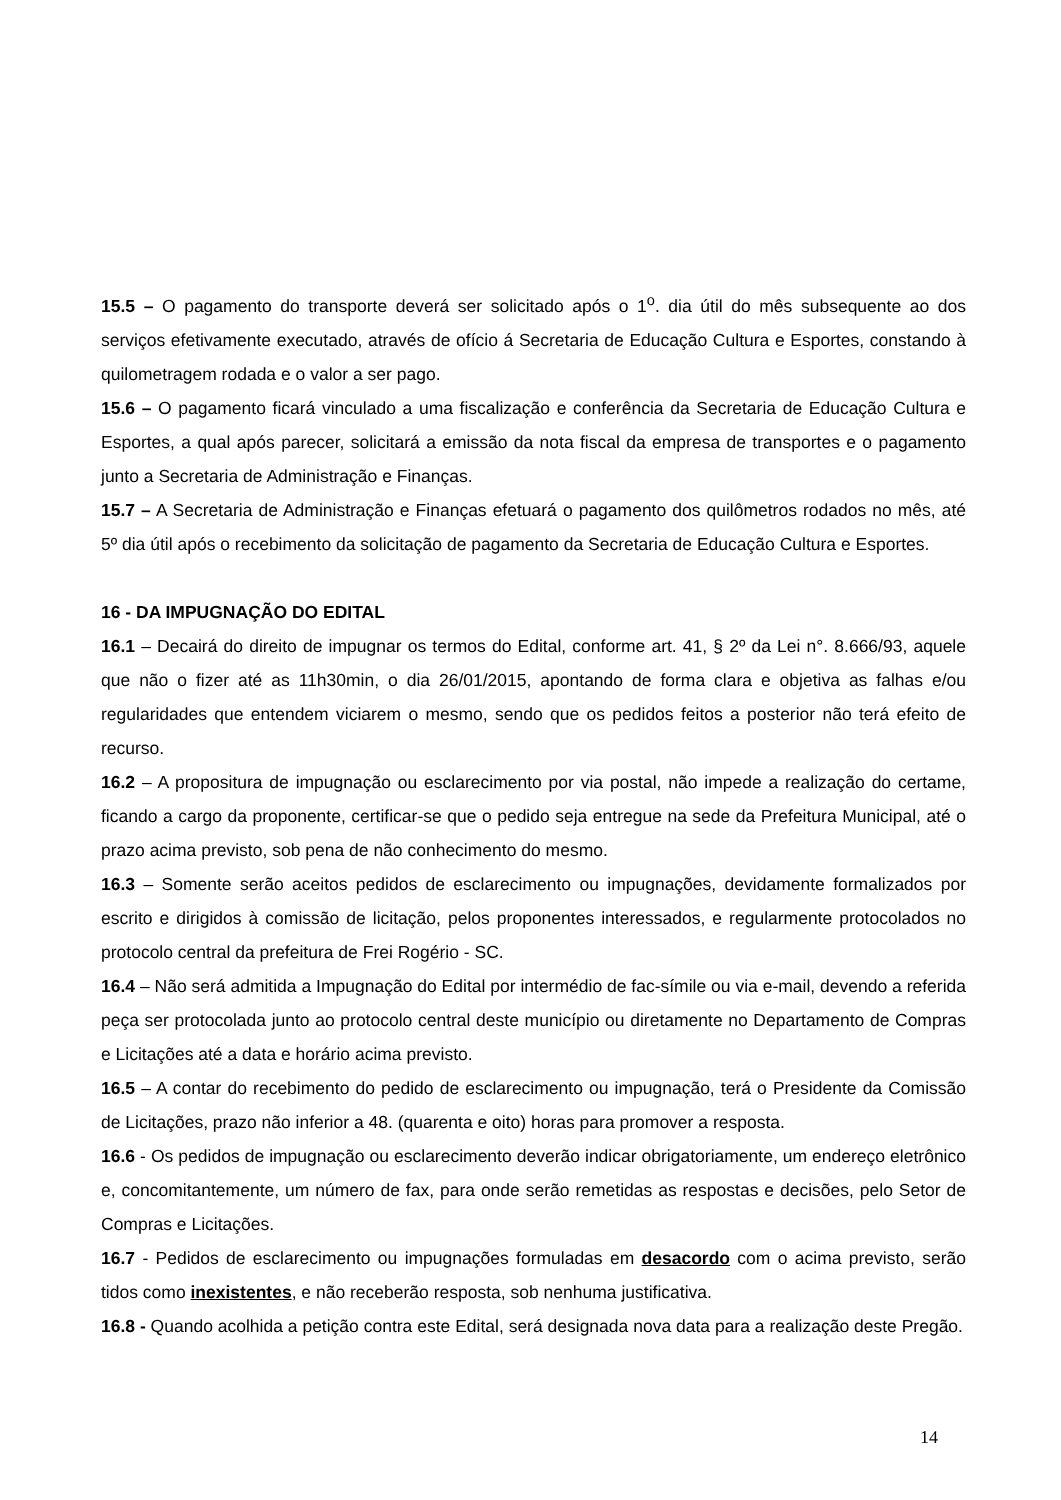15.5 – O pagamento do transporte deverá ser solicitado após o 1<sup>o</sup>. dia útil do mês subsequente ao dos serviços efetivamente executado, através de ofício á Secretaria de Educação Cultura e Esportes, constando à quilometragem rodada e o valor a ser pago.
15.6 – O pagamento ficará vinculado a uma fiscalização e conferência da Secretaria de Educação Cultura e Esportes, a qual após parecer, solicitará a emissão da nota fiscal da empresa de transportes e o pagamento junto a Secretaria de Administração e Finanças.
15.7 – A Secretaria de Administração e Finanças efetuará o pagamento dos quilômetros rodados no mês, até 5º dia útil após o recebimento da solicitação de pagamento da Secretaria de Educação Cultura e Esportes.
16 - DA IMPUGNAÇÃO DO EDITAL
16.1 – Decairá do direito de impugnar os termos do Edital, conforme art. 41, § 2º da Lei n°. 8.666/93, aquele que não o fizer até as 11h30min, o dia 26/01/2015, apontando de forma clara e objetiva as falhas e/ou regularidades que entendem viciarem o mesmo, sendo que os pedidos feitos a posterior não terá efeito de recurso.
16.2 – A propositura de impugnação ou esclarecimento por via postal, não impede a realização do certame, ficando a cargo da proponente, certificar-se que o pedido seja entregue na sede da Prefeitura Municipal, até o prazo acima previsto, sob pena de não conhecimento do mesmo.
16.3 – Somente serão aceitos pedidos de esclarecimento ou impugnações, devidamente formalizados por escrito e dirigidos à comissão de licitação, pelos proponentes interessados, e regularmente protocolados no protocolo central da prefeitura de Frei Rogério - SC.
16.4 – Não será admitida a Impugnação do Edital por intermédio de fac-símile ou via e-mail, devendo a referida peça ser protocolada junto ao protocolo central deste município ou diretamente no Departamento de Compras e Licitações até a data e horário acima previsto.
16.5 – A contar do recebimento do pedido de esclarecimento ou impugnação, terá o Presidente da Comissão de Licitações, prazo não inferior a 48. (quarenta e oito) horas para promover a resposta.
16.6 - Os pedidos de impugnação ou esclarecimento deverão indicar obrigatoriamente, um endereço eletrônico e, concomitantemente, um número de fax, para onde serão remetidas as respostas e decisões, pelo Setor de Compras e Licitações.
16.7 - Pedidos de esclarecimento ou impugnações formuladas em desacordo com o acima previsto, serão tidos como inexistentes, e não receberão resposta, sob nenhuma justificativa.
16.8 - Quando acolhida a petição contra este Edital, será designada nova data para a realização deste Pregão.
14